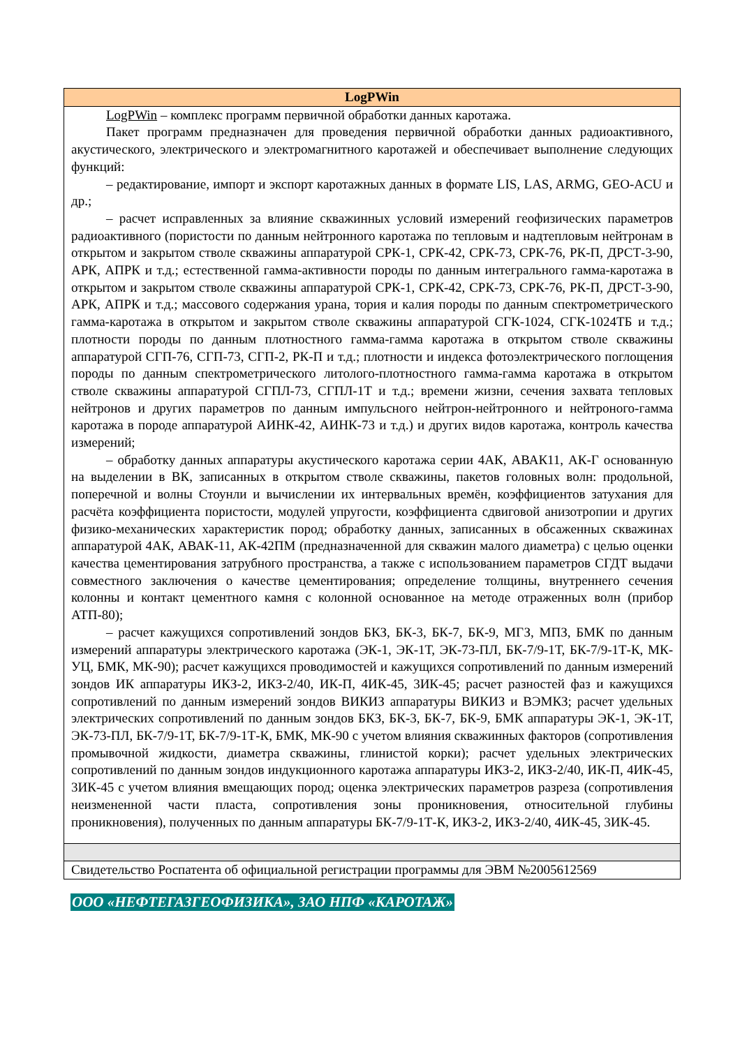| LogPWin |
| --- |
| LogPWin – комплекс программ первичной обработки данных каротажа. Пакет программ предназначен для проведения первичной обработки данных радиоактивного, акустического, электрического и электромагнитного каротажей и обеспечивает выполнение следующих функций: – редактирование, импорт и экспорт каротажных данных в формате LIS, LAS, ARMG, GEO-ACU и др.; – расчет исправленных за влияние скважинных условий измерений геофизических параметров радиоактивного (пористости по данным нейтронного каротажа по тепловым и надтепловым нейтронам в открытом и закрытом стволе скважины аппаратурой СРК-1, СРК-42, СРК-73, СРК-76, РК-П, ДРСТ-3-90, АРК, АПРК и т.д.; естественной гамма-активности породы по данным интегрального гамма-каротажа в открытом и закрытом стволе скважины аппаратурой СРК-1, СРК-42, СРК-73, СРК-76, РК-П, ДРСТ-3-90, АРК, АПРК и т.д.; массового содержания урана, тория и калия породы по данным спектрометрического гамма-каротажа в открытом и закрытом стволе скважины аппаратурой СГК-1024, СГК-1024ТБ и т.д.; плотности породы по данным плотностного гамма-гамма каротажа в открытом стволе скважины аппаратурой СГП-76, СГП-73, СГП-2, РК-П и т.д.; плотности и индекса фотоэлектрического поглощения породы по данным спектрометрического литолого-плотностного гамма-гамма каротажа в открытом стволе скважины аппаратурой СГПЛ-73, СГПЛ-1Т и т.д.; времени жизни, сечения захвата тепловых нейтронов и других параметров по данным импульсного нейтрон-нейтронного и нейтроного-гамма каротажа в породе аппаратурой АИНК-42, АИНК-73 и т.д.) и других видов каротажа, контроль качества измерений; – обработку данных аппаратуры акустического каротажа серии 4АК, АВАК11, АК-Г основанную на выделении в ВК, записанных в открытом стволе скважины, пакетов головных волн: продольной, поперечной и волны Стоунли и вычислении их интервальных времён, коэффициентов затухания для расчёта коэффициента пористости, модулей упругости, коэффициента сдвиговой анизотропии и других физико-механических характеристик пород; обработку данных, записанных в обсаженных скважинах аппаратурой 4АК, АВАК-11, АК-42ПМ (предназначенной для скважин малого диаметра) с целью оценки качества цементирования затрубного пространства, а также с использованием параметров СГДТ выдачи совместного заключения о качестве цементирования; определение толщины, внутреннего сечения колонны и контакт цементного камня с колонной основанное на методе отраженных волн (прибор АТП-80); – расчет кажущихся сопротивлений зондов БКЗ, БК-3, БК-7, БК-9, МГЗ, МПЗ, БМК по данным измерений аппаратуры электрического каротажа (ЭК-1, ЭК-1Т, ЭК-73-ПЛ, БК-7/9-1Т, БК-7/9-1Т-К, МК-УЦ, БМК, МК-90); расчет кажущихся проводимостей и кажущихся сопротивлений по данным измерений зондов ИК аппаратуры ИКЗ-2, ИКЗ-2/40, ИК-П, 4ИК-45, 3ИК-45; расчет разностей фаз и кажущихся сопротивлений по данным измерений зондов ВИКИЗ аппаратуры ВИКИЗ и ВЭМКЗ; расчет удельных электрических сопротивлений по данным зондов БКЗ, БК-3, БК-7, БК-9, БМК аппаратуры ЭК-1, ЭК-1Т, ЭК-73-ПЛ, БК-7/9-1Т, БК-7/9-1Т-К, БМК, МК-90 с учетом влияния скважинных факторов (сопротивления промывочной жидкости, диаметра скважины, глинистой корки); расчет удельных электрических сопротивлений по данным зондов индукционного каротажа аппаратуры ИКЗ-2, ИКЗ-2/40, ИК-П, 4ИК-45, 3ИК-45 с учетом влияния вмещающих пород; оценка электрических параметров разреза (сопротивления неизмененной части пласта, сопротивления зоны проникновения, относительной глубины проникновения), полученных по данным аппаратуры БК-7/9-1Т-К, ИКЗ-2, ИКЗ-2/40, 4ИК-45, 3ИК-45. |
| Свидетельство Роспатента об официальной регистрации программы для ЭВМ №2005612569 |
ООО «НЕФТЕГАЗГЕОФИЗИКА», ЗАО НПФ «КАРОТАЖ»